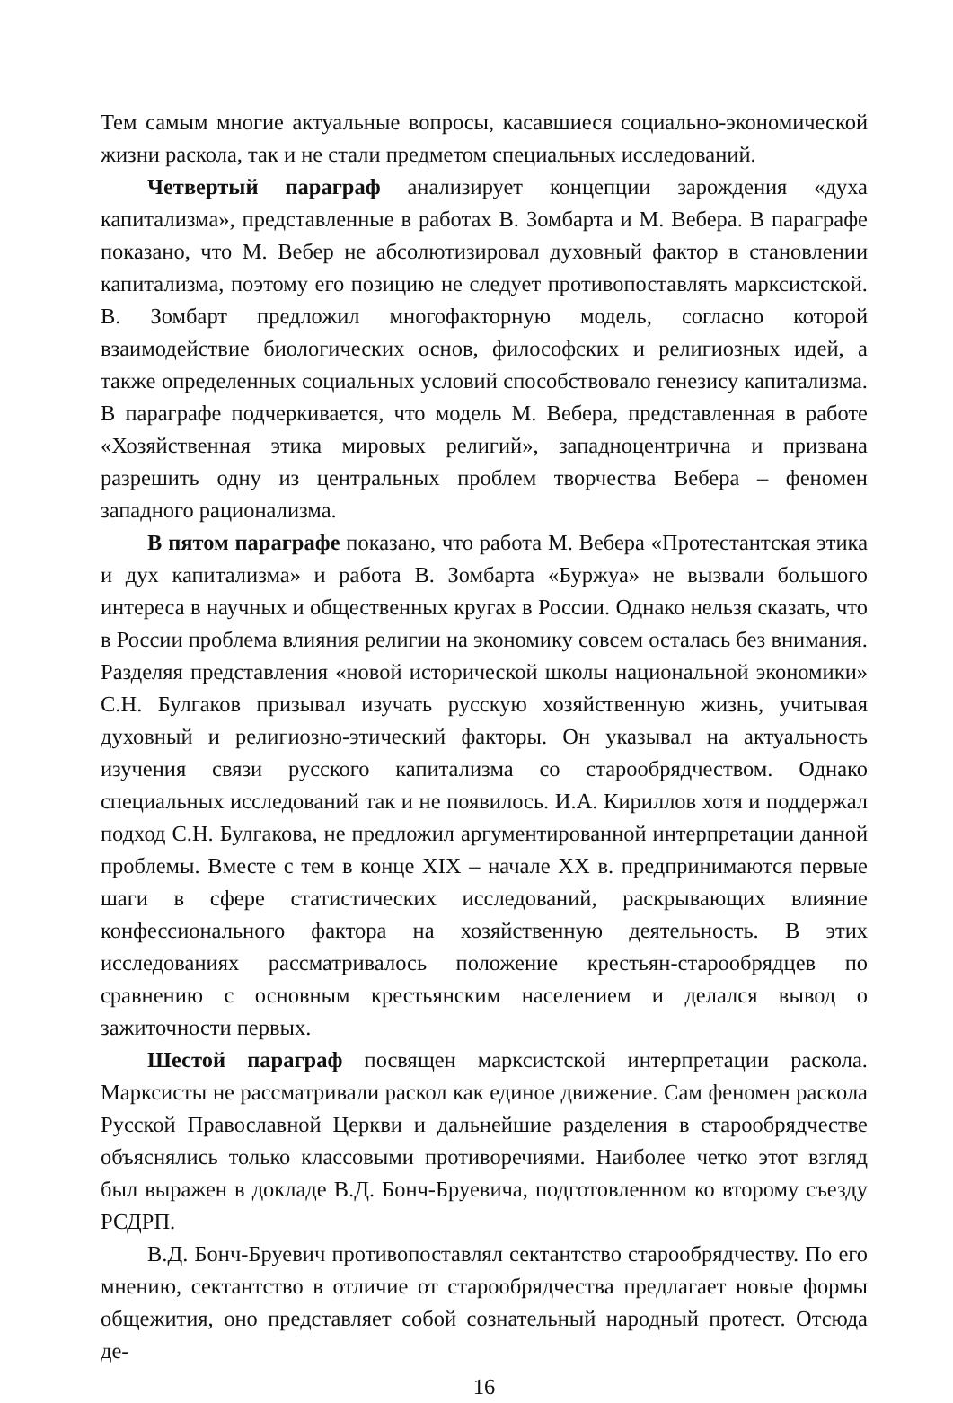Тем самым многие актуальные вопросы, касавшиеся социально-экономической жизни раскола, так и не стали предметом специальных исследований.
Четвертый параграф анализирует концепции зарождения «духа капитализма», представленные в работах В. Зомбарта и М. Вебера. В параграфе показано, что М. Вебер не абсолютизировал духовный фактор в становлении капитализма, поэтому его позицию не следует противопоставлять марксистской. В. Зомбарт предложил многофакторную модель, согласно которой взаимодействие биологических основ, философских и религиозных идей, а также определенных социальных условий способствовало генезису капитализма. В параграфе подчеркивается, что модель М. Вебера, представленная в работе «Хозяйственная этика мировых религий», западноцентрична и призвана разрешить одну из центральных проблем творчества Вебера – феномен западного рационализма.
В пятом параграфе показано, что работа М. Вебера «Протестантская этика и дух капитализма» и работа В. Зомбарта «Буржуа» не вызвали большого интереса в научных и общественных кругах в России. Однако нельзя сказать, что в России проблема влияния религии на экономику совсем осталась без внимания. Разделяя представления «новой исторической школы национальной экономики» С.Н. Булгаков призывал изучать русскую хозяйственную жизнь, учитывая духовный и религиозно-этический факторы. Он указывал на актуальность изучения связи русского капитализма со старообрядчеством. Однако специальных исследований так и не появилось. И.А. Кириллов хотя и поддержал подход С.Н. Булгакова, не предложил аргументированной интерпретации данной проблемы. Вместе с тем в конце XIX – начале XX в. предпринимаются первые шаги в сфере статистических исследований, раскрывающих влияние конфессионального фактора на хозяйственную деятельность. В этих исследованиях рассматривалось положение крестьян-старообрядцев по сравнению с основным крестьянским населением и делался вывод о зажиточности первых.
Шестой параграф посвящен марксистской интерпретации раскола. Марксисты не рассматривали раскол как единое движение. Сам феномен раскола Русской Православной Церкви и дальнейшие разделения в старообрядчестве объяснялись только классовыми противоречиями. Наиболее четко этот взгляд был выражен в докладе В.Д. Бонч-Бруевича, подготовленном ко второму съезду РСДРП.
В.Д. Бонч-Бруевич противопоставлял сектантство старообрядчеству. По его мнению, сектантство в отличие от старообрядчества предлагает новые формы общежития, оно представляет собой сознательный народный протест. Отсюда де-
16